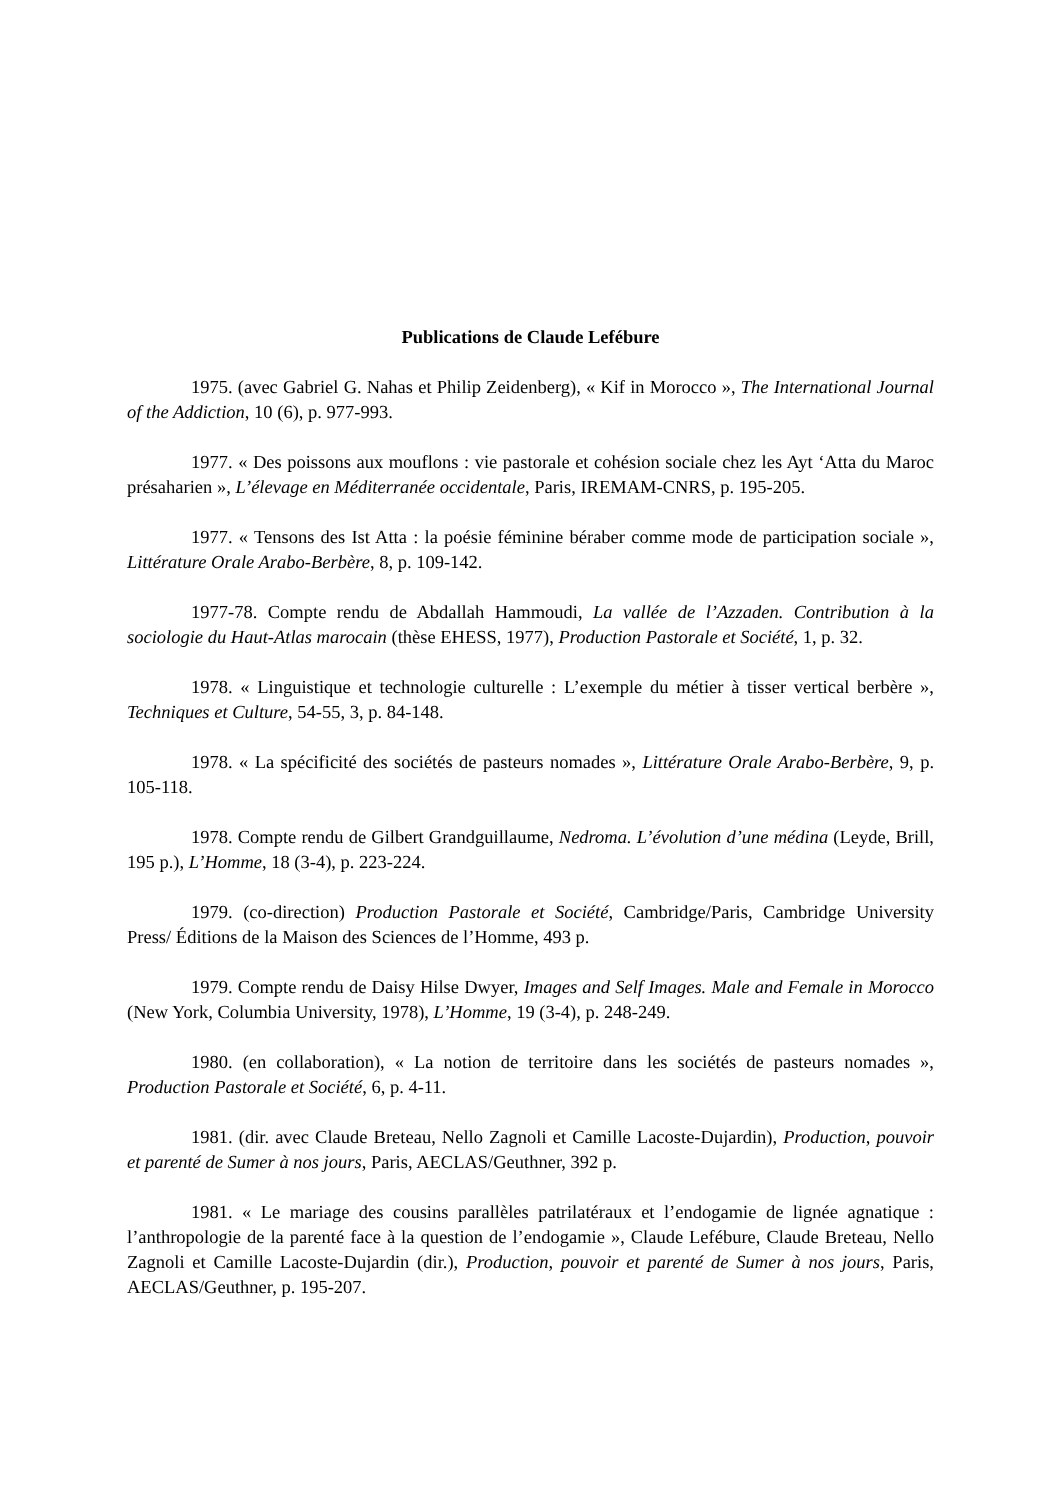Publications de Claude Lefébure
1975. (avec Gabriel G. Nahas et Philip Zeidenberg), « Kif in Morocco », The International Journal of the Addiction, 10 (6), p. 977-993.
1977. « Des poissons aux mouflons : vie pastorale et cohésion sociale chez les Ayt ‘Atta du Maroc présaharien », L’élevage en Méditerranée occidentale, Paris, IREMAM-CNRS, p. 195-205.
1977. « Tensons des Ist Atta : la poésie féminine béraber comme mode de participation sociale », Littérature Orale Arabo-Berbère, 8, p. 109-142.
1977-78. Compte rendu de Abdallah Hammoudi, La vallée de l’Azzaden. Contribution à la sociologie du Haut-Atlas marocain (thèse EHESS, 1977), Production Pastorale et Société, 1, p. 32.
1978. « Linguistique et technologie culturelle : L’exemple du métier à tisser vertical berbère », Techniques et Culture, 54-55, 3, p. 84-148.
1978. « La spécificité des sociétés de pasteurs nomades », Littérature Orale Arabo-Berbère, 9, p. 105-118.
1978. Compte rendu de Gilbert Grandguillaume, Nedroma. L’évolution d’une médina (Leyde, Brill, 195 p.), L’Homme, 18 (3-4), p. 223-224.
1979. (co-direction) Production Pastorale et Société, Cambridge/Paris, Cambridge University Press/ Éditions de la Maison des Sciences de l’Homme, 493 p.
1979. Compte rendu de Daisy Hilse Dwyer, Images and Self Images. Male and Female in Morocco (New York, Columbia University, 1978), L’Homme, 19 (3-4), p. 248-249.
1980. (en collaboration), « La notion de territoire dans les sociétés de pasteurs nomades », Production Pastorale et Société, 6, p. 4-11.
1981. (dir. avec Claude Breteau, Nello Zagnoli et Camille Lacoste-Dujardin), Production, pouvoir et parenté de Sumer à nos jours, Paris, AECLAS/Geuthner, 392 p.
1981. « Le mariage des cousins parallèles patrilatéraux et l’endogamie de lignée agnatique : l’anthropologie de la parenté face à la question de l’endogamie », Claude Lefébure, Claude Breteau, Nello Zagnoli et Camille Lacoste-Dujardin (dir.), Production, pouvoir et parenté de Sumer à nos jours, Paris, AECLAS/Geuthner, p. 195-207.